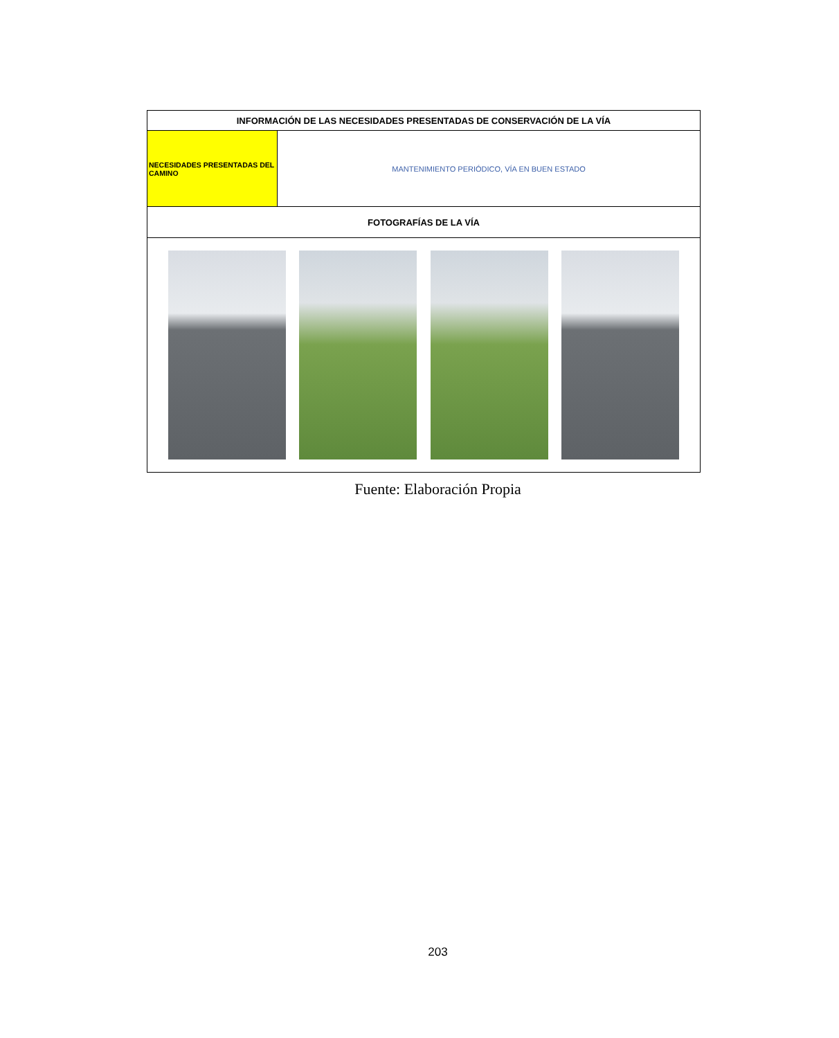| INFORMACIÓN DE LAS NECESIDADES PRESENTADAS DE CONSERVACIÓN DE LA VÍA | |
| --- | --- |
| NECESIDADES PRESENTADAS DEL CAMINO | MANTENIMIENTO PERIÓDICO, VÍA EN BUEN ESTADO |
| FOTOGRAFÍAS DE LA VÍA | |
Fuente: Elaboración Propia
203